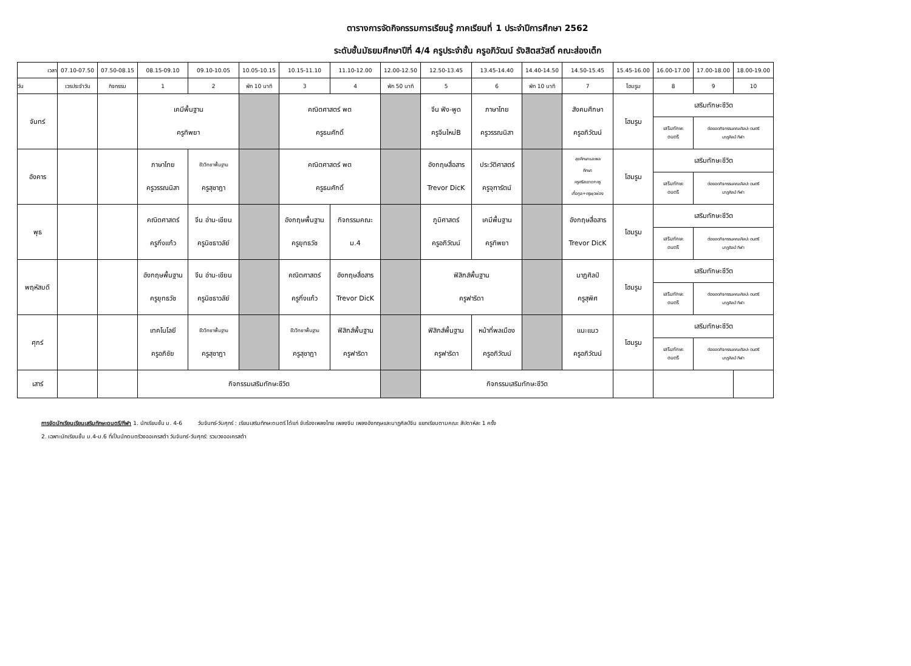ตารางการจัดกิจกรรมการเรียนรู้ ภาคเรียนที่ 1 ประจำปีการศึกษา 2562
ระดับชั้นมัธยมศึกษาปีที่ 4/4 ครูประจำชั้น ครูอภิวัฒน์ รังสิตสวัสดิ์ คณะส่องเต็ก
| เวลา | 07.10-07.50 | 07.50-08.15 | 08.15-09.10 | 09.10-10.05 | 10.05-10.15 | 10.15-11.10 | 11.10-12.00 | 12.00-12.50 | 12.50-13.45 | 13.45-14.40 | 14.40-14.50 | 14.50-15.45 | 15.45-16.00 | 16.00-17.00 | 17.00-18.00 | 18.00-19.00 |
| --- | --- | --- | --- | --- | --- | --- | --- | --- | --- | --- | --- | --- | --- | --- | --- | --- |
| วัน | เวรประจำวัน | กิจกรรม | 1 | 2 | พัก 10 นาที | 3 | 4 | พัก 50 นาที | 5 | 6 | พัก 10 นาที | 7 | โฮมรูม | 8 | 9 | 10 |
| จันทร์ | | | เคมีพื้นฐาน ครูทิพยา | | | คณิตศาสตร์ พต ครูธนศักดิ์ | | | จีน ฟัง-พูด ครูจีนใหม่B | ภาษาไทย ครูวรรณนิสา | | สังคมศึกษา ครูอภิวัฒน์ | โฮมรูม | เสริมทักษะชีวิต | | |
| | | | | | | | | | | | | | | เสริมทักษะ ดนตรี | ต่อยอดกิจกรรมคณะศิลปะ ดนตรี นาฏศิลป์ กีฬา | |
| อังคาร | | | ภาษาไทย ครูวรรณนิสา | ชีววิทยาพื้นฐาน ครูสุชาฎา | | คณิตศาสตร์ พต ครูธนศักดิ์ | | | อังกฤษสื่อสาร Trevor DicK | ประวัติศาสตร์ ครูจุฑารัตน์ | | สุขศึกษาและพล ศึกษา ครูศรีสะอาด+ครู เกื้อกูล+ครูผุดผ่อง | โฮมรูม | เสริมทักษะชีวิต | | |
| | | | | | | | | | | | | | | เสริมทักษะ ดนตรี | ต่อยอดกิจกรรมคณะศิลปะ ดนตรี นาฏศิลป์ กีฬา | |
| พุธ | | | คณิตศาสตร์ ครูกิ่งแก้ว | จีน อ่าน-เขียน ครูนิชธาวลัย์ | | อังกฤษพื้นฐาน ครูยุทธวัช | กิจกรรมคณะ ม.4 | | ภูมิศาสตร์ ครูอภิวัฒน์ | เคมีพื้นฐาน ครูทิพยา | | อังกฤษสื่อสาร Trevor DicK | โฮมรูม | เสริมทักษะชีวิต | | |
| | | | | | | | | | | | | | | เสริมทักษะ ดนตรี | ต่อยอดกิจกรรมคณะศิลปะ ดนตรี นาฏศิลป์ กีฬา | |
| พฤหัสบดี | | | อังกฤษพื้นฐาน ครูยุทธวัช | จีน อ่าน-เขียน ครูนิชธาวลัย์ | | คณิตศาสตร์ ครูกิ่งแก้ว | อังกฤษสื่อสาร Trevor DicK | | ฟิสิกส์พื้นฐาน ครูฟาริดา | | | นาฏศิลป์ ครูสุพิศ | โฮมรูม | เสริมทักษะชีวิต | | |
| | | | | | | | | | | | | | | เสริมทักษะ ดนตรี | ต่อยอดกิจกรรมคณะศิลปะ ดนตรี นาฏศิลป์ กีฬา | |
| ศุกร์ | | | เทคโนโลยี ครูอภิชัย | ชีววิทยาพื้นฐาน ครูสุชาฎา | | ชีววิทยาพื้นฐาน ครูสุชาฎา | ฟิสิกส์พื้นฐาน ครูฟาริดา | | ฟิสิกส์พื้นฐาน ครูฟาริดา | หน้าที่พลเมือง ครูอภิวัฒน์ | | แนะแนว ครูอภิวัฒน์ | โฮมรูม | เสริมทักษะชีวิต | | |
| | | | | | | | | | | | | | | เสริมทักษะ ดนตรี | ต่อยอดกิจกรรมคณะศิลปะ ดนตรี นาฏศิลป์ กีฬา | |
| เสาร์ | | | กิจกรรมเสริมทักษะชีวิต | | | | | | กิจกรรมเสริมทักษะชีวิต | | | | | | | |
การจัดนักเรียนเรียนเสริมทักษะดนตรี/กีฬา 1. นักเรียนชั้น ม. 4-6 วันจันทร์-วันศุกร์ : เรียนเสริมทักษะดนตรี ได้แก่ ขับร้องเพลงไทย เพลงจีน เพลงอังกฤษและนาฏศิลป์จีน แยกเรียนตามคณะ สัปดาห์ละ 1 ครั้ง
2. เฉพาะนักเรียนชั้น ม.4-ม.6 ที่เป็นนักดนตรีวงออเครสต้า วันจันทร์-วันศุกร์: รวมวงออเครสต้า